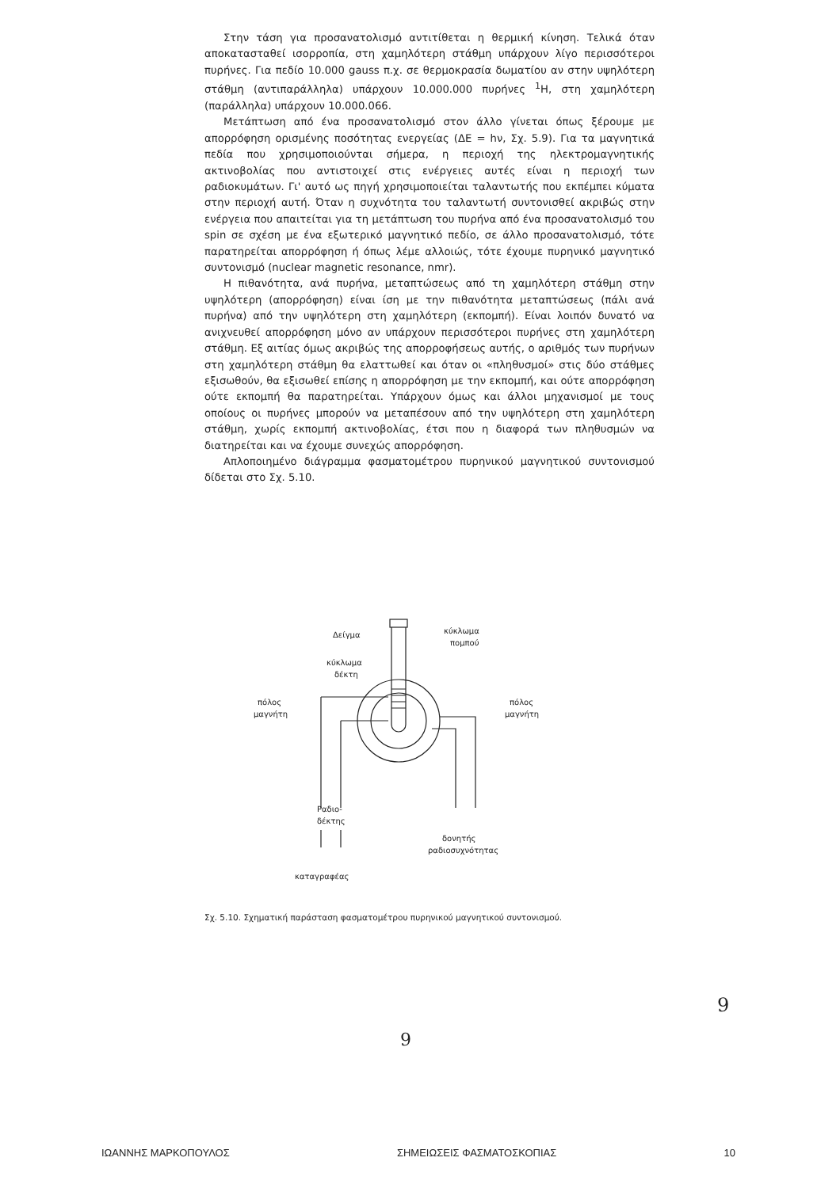Στην τάση για προσανατολισμό αντιτίθεται η θερμική κίνηση. Τελικά όταν αποκατασταθεί ισορροπία, στη χαμηλότερη στάθμη υπάρχουν λίγο περισσότεροι πυρήνες. Για πεδίο 10.000 gauss π.χ. σε θερμοκρασία δωματίου αν στην υψηλότερη στάθμη (αντιπαράλληλα) υπάρχουν 10.000.000 πυρήνες <sup>1</sup>H, στη χαμηλότερη (παράλληλα) υπάρχουν 10.000.066.
Μετάπτωση από ένα προσανατολισμό στον άλλο γίνεται όπως ξέρουμε με απορρόφηση ορισμένης ποσότητας ενεργείας (ΔE = hν, Σχ. 5.9). Για τα μαγνητικά πεδία που χρησιμοποιούνται σήμερα, η περιοχή της ηλεκτρομαγνητικής ακτινοβολίας που αντιστοιχεί στις ενέργειες αυτές είναι η περιοχή των ραδιοκυμάτων. Γι' αυτό ως πηγή χρησιμοποιείται ταλαντωτής που εκπέμπει κύματα στην περιοχή αυτή. Όταν η συχνότητα του ταλαντωτή συντονισθεί ακριβώς στην ενέργεια που απαιτείται για τη μετάπτωση του πυρήνα από ένα προσανατολισμό του spin σε σχέση με ένα εξωτερικό μαγνητικό πεδίο, σε άλλο προσανατολισμό, τότε παρατηρείται απορρόφηση ή όπως λέμε αλλοιώς, τότε έχουμε πυρηνικό μαγνητικό συντονισμό (nuclear magnetic resonance, nmr).
Η πιθανότητα, ανά πυρήνα, μεταπτώσεως από τη χαμηλότερη στάθμη στην υψηλότερη (απορρόφηση) είναι ίση με την πιθανότητα μεταπτώσεως (πάλι ανά πυρήνα) από την υψηλότερη στη χαμηλότερη (εκπομπή). Είναι λοιπόν δυνατό να ανιχνευθεί απορρόφηση μόνο αν υπάρχουν περισσότεροι πυρήνες στη χαμηλότερη στάθμη. Εξ αιτίας όμως ακριβώς της απορροφήσεως αυτής, ο αριθμός των πυρήνων στη χαμηλότερη στάθμη θα ελαττωθεί και όταν οι «πληθυσμοί» στις δύο στάθμες εξισωθούν, θα εξισωθεί επίσης η απορρόφηση με την εκπομπή, και ούτε απορρόφηση ούτε εκπομπή θα παρατηρείται. Υπάρχουν όμως και άλλοι μηχανισμοί με τους οποίους οι πυρήνες μπορούν να μεταπέσουν από την υψηλότερη στη χαμηλότερη στάθμη, χωρίς εκπομπή ακτινοβολίας, έτσι που η διαφορά των πληθυσμών να διατηρείται και να έχουμε συνεχώς απορρόφηση.
Απλοποιημένο διάγραμμα φασματομέτρου πυρηνικού μαγνητικού συντονισμού δίδεται στο Σχ. 5.10.
Δείγμα
κύκλωμα
πομπού
κύκλωμα
δέκτη
πόλος
μαγνήτη
πόλος
μαγνήτη
Ραδιο-
δέκτης
δονητής
ραδιοσυχνότητας
καταγραφέας
Σχ. 5.10. Σχηματική παράσταση φασματομέτρου πυρηνικού μαγνητικού συντονισμού.
9
9
ΙΩΑΝΝΗΣ ΜΑΡΚΟΠΟΥΛΟΣ ΣΗΜΕΙΩΣΕΙΣ ΦΑΣΜΑΤΟΣΚΟΠΙΑΣ 10